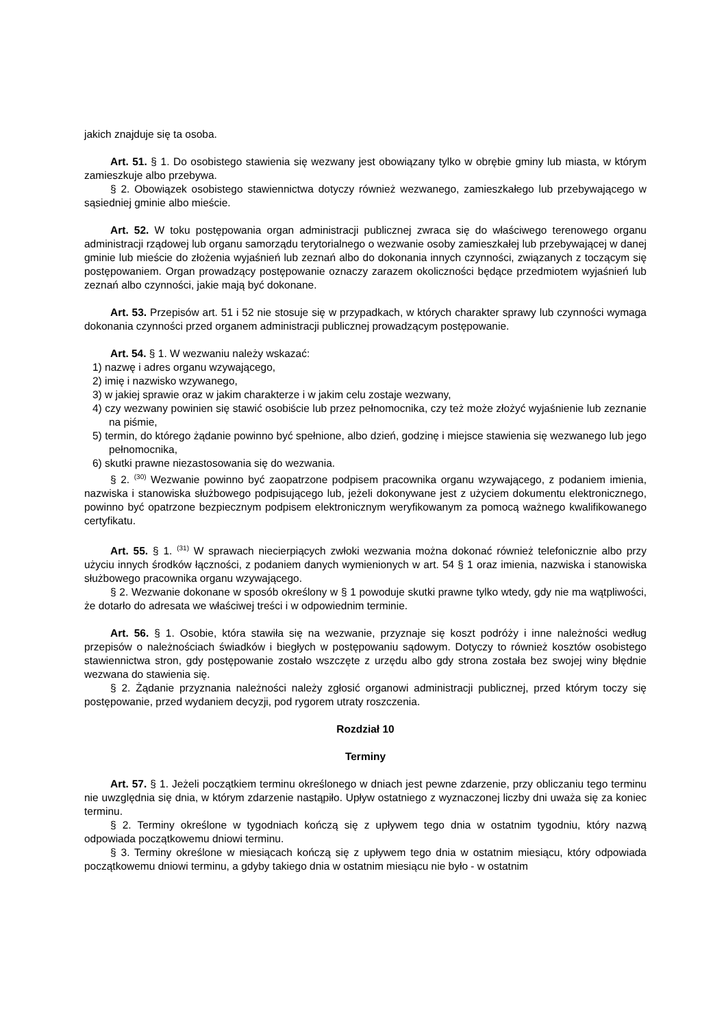jakich znajduje się ta osoba.
Art. 51. § 1. Do osobistego stawienia się wezwany jest obowiązany tylko w obrębie gminy lub miasta, w którym zamieszkuje albo przebywa.
§ 2. Obowiązek osobistego stawiennictwa dotyczy również wezwanego, zamieszkałego lub przebywającego w sąsiedniej gminie albo mieście.
Art. 52. W toku postępowania organ administracji publicznej zwraca się do właściwego terenowego organu administracji rządowej lub organu samorządu terytorialnego o wezwanie osoby zamieszkałej lub przebywającej w danej gminie lub mieście do złożenia wyjaśnień lub zeznań albo do dokonania innych czynności, związanych z toczącym się postępowaniem. Organ prowadzący postępowanie oznaczy zarazem okoliczności będące przedmiotem wyjaśnień lub zeznań albo czynności, jakie mają być dokonane.
Art. 53. Przepisów art. 51 i 52 nie stosuje się w przypadkach, w których charakter sprawy lub czynności wymaga dokonania czynności przed organem administracji publicznej prowadzącym postępowanie.
Art. 54. § 1. W wezwaniu należy wskazać:
1) nazwę i adres organu wzywającego,
2) imię i nazwisko wzywanego,
3) w jakiej sprawie oraz w jakim charakterze i w jakim celu zostaje wezwany,
4) czy wezwany powinien się stawić osobiście lub przez pełnomocnika, czy też może złożyć wyjaśnienie lub zeznanie na piśmie,
5) termin, do którego żądanie powinno być spełnione, albo dzień, godzinę i miejsce stawienia się wezwanego lub jego pełnomocnika,
6) skutki prawne niezastosowania się do wezwania.
§ 2. <sup>(30)</sup> Wezwanie powinno być zaopatrzone podpisem pracownika organu wzywającego, z podaniem imienia, nazwiska i stanowiska służbowego podpisującego lub, jeżeli dokonywane jest z użyciem dokumentu elektronicznego, powinno być opatrzone bezpiecznym podpisem elektronicznym weryfikowanym za pomocą ważnego kwalifikowanego certyfikatu.
Art. 55. § 1. <sup>(31)</sup> W sprawach niecierpiących zwłoki wezwania można dokonać również telefonicznie albo przy użyciu innych środków łączności, z podaniem danych wymienionych w art. 54 § 1 oraz imienia, nazwiska i stanowiska służbowego pracownika organu wzywającego.
§ 2. Wezwanie dokonane w sposób określony w § 1 powoduje skutki prawne tylko wtedy, gdy nie ma wątpliwości, że dotarło do adresata we właściwej treści i w odpowiednim terminie.
Art. 56. § 1. Osobie, która stawiła się na wezwanie, przyznaje się koszt podróży i inne należności według przepisów o należnościach świadków i biegłych w postępowaniu sądowym. Dotyczy to również kosztów osobistego stawiennictwa stron, gdy postępowanie zostało wszczęte z urzędu albo gdy strona została bez swojej winy błędnie wezwana do stawienia się.
§ 2. Żądanie przyznania należności należy zgłosić organowi administracji publicznej, przed którym toczy się postępowanie, przed wydaniem decyzji, pod rygorem utraty roszczenia.
Rozdział 10
Terminy
Art. 57. § 1. Jeżeli początkiem terminu określonego w dniach jest pewne zdarzenie, przy obliczaniu tego terminu nie uwzględnia się dnia, w którym zdarzenie nastąpiło. Upływ ostatniego z wyznaczonej liczby dni uważa się za koniec terminu.
§ 2. Terminy określone w tygodniach kończą się z upływem tego dnia w ostatnim tygodniu, który nazwą odpowiada początkowemu dniowi terminu.
§ 3. Terminy określone w miesiącach kończą się z upływem tego dnia w ostatnim miesiącu, który odpowiada początkowemu dniowi terminu, a gdyby takiego dnia w ostatnim miesiącu nie było - w ostatnim